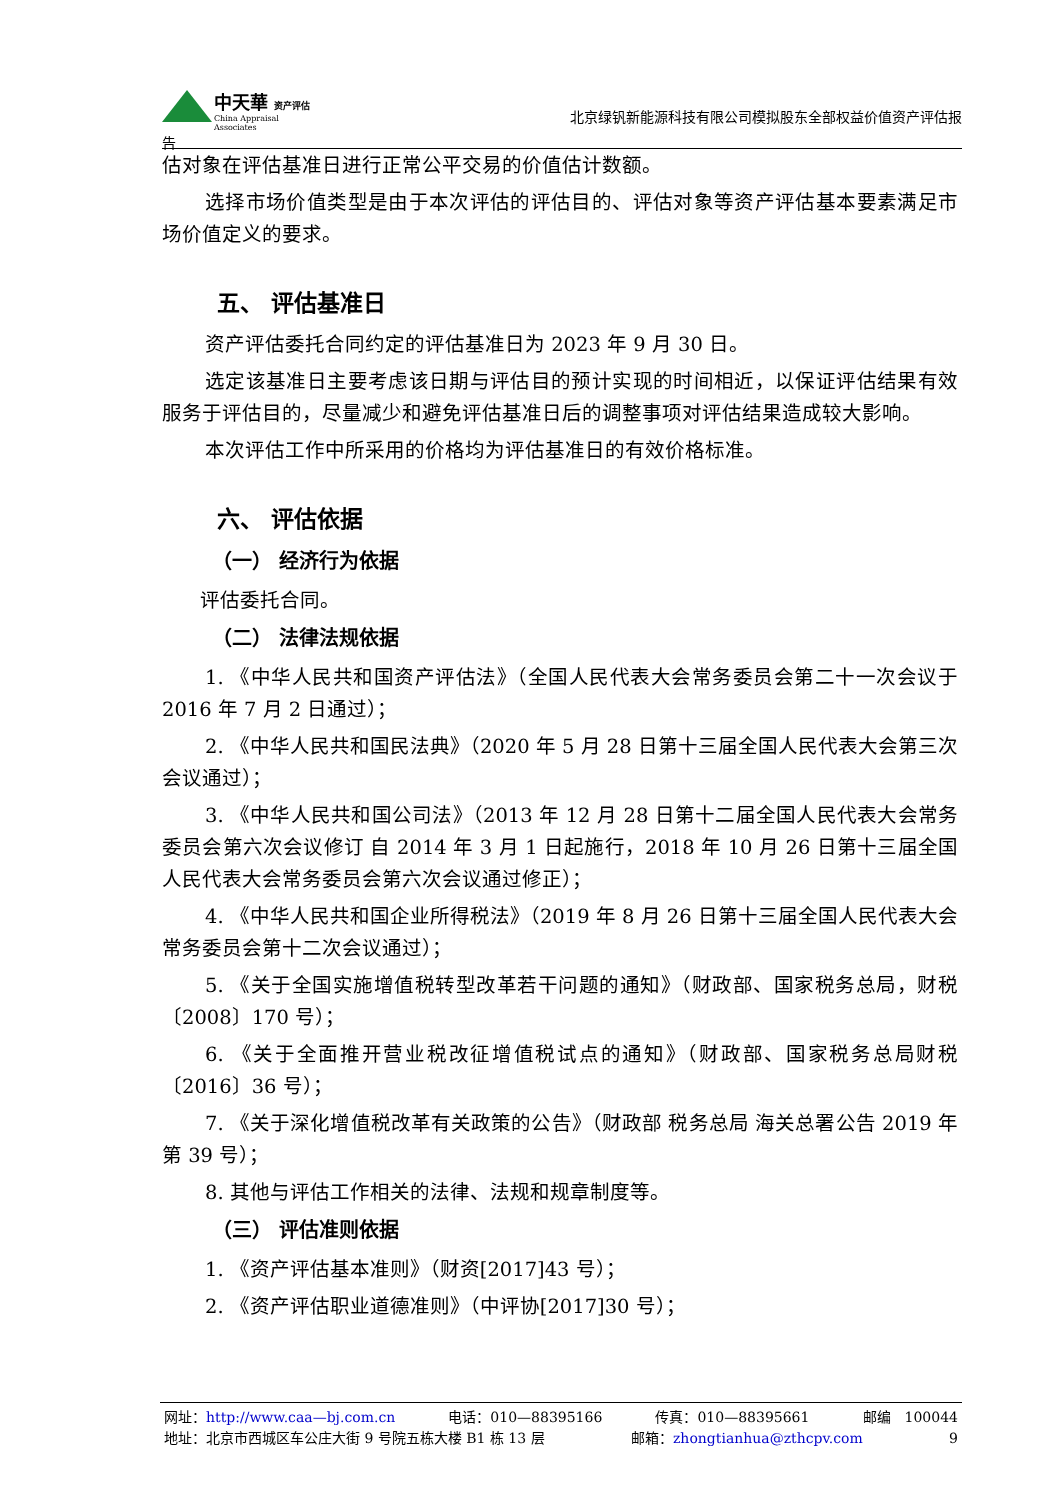中天華 资产评估
China Appraisal Associates
北京绿钒新能源科技有限公司模拟股东全部权益价值资产评估报
告
估对象在评估基准日进行正常公平交易的价值估计数额。
选择市场价值类型是由于本次评估的评估目的、评估对象等资产评估基本要素满足市场价值定义的要求。
五、 评估基准日
资产评估委托合同约定的评估基准日为 2023 年 9 月 30 日。
选定该基准日主要考虑该日期与评估目的预计实现的时间相近，以保证评估结果有效服务于评估目的，尽量减少和避免评估基准日后的调整事项对评估结果造成较大影响。
本次评估工作中所采用的价格均为评估基准日的有效价格标准。
六、 评估依据
（一） 经济行为依据
评估委托合同。
（二） 法律法规依据
1. 《中华人民共和国资产评估法》（全国人民代表大会常务委员会第二十一次会议于 2016 年 7 月 2 日通过）；
2. 《中华人民共和国民法典》（2020 年 5 月 28 日第十三届全国人民代表大会第三次会议通过）；
3. 《中华人民共和国公司法》（2013 年 12 月 28 日第十二届全国人民代表大会常务委员会第六次会议修订 自 2014 年 3 月 1 日起施行，2018 年 10 月 26 日第十三届全国人民代表大会常务委员会第六次会议通过修正）；
4. 《中华人民共和国企业所得税法》（2019 年 8 月 26 日第十三届全国人民代表大会常务委员会第十二次会议通过）；
5. 《关于全国实施增值税转型改革若干问题的通知》（财政部、国家税务总局，财税〔2008〕170 号）；
6. 《关于全面推开营业税改征增值税试点的通知》（财政部、国家税务总局财税〔2016〕36 号）；
7. 《关于深化增值税改革有关政策的公告》（财政部 税务总局 海关总署公告 2019 年第 39 号）；
8. 其他与评估工作相关的法律、法规和规章制度等。
（三） 评估准则依据
1. 《资产评估基本准则》（财资[2017]43 号）；
2. 《资产评估职业道德准则》（中评协[2017]30 号）；
网址：http://www.caa—bj.com.cn 电话：010—88395166 传真：010—88395661 邮编　100044
地址：北京市西城区车公庄大街 9 号院五栋大楼 B1 栋 13 层 邮箱：zhongtianhua@zthcpv.com 9